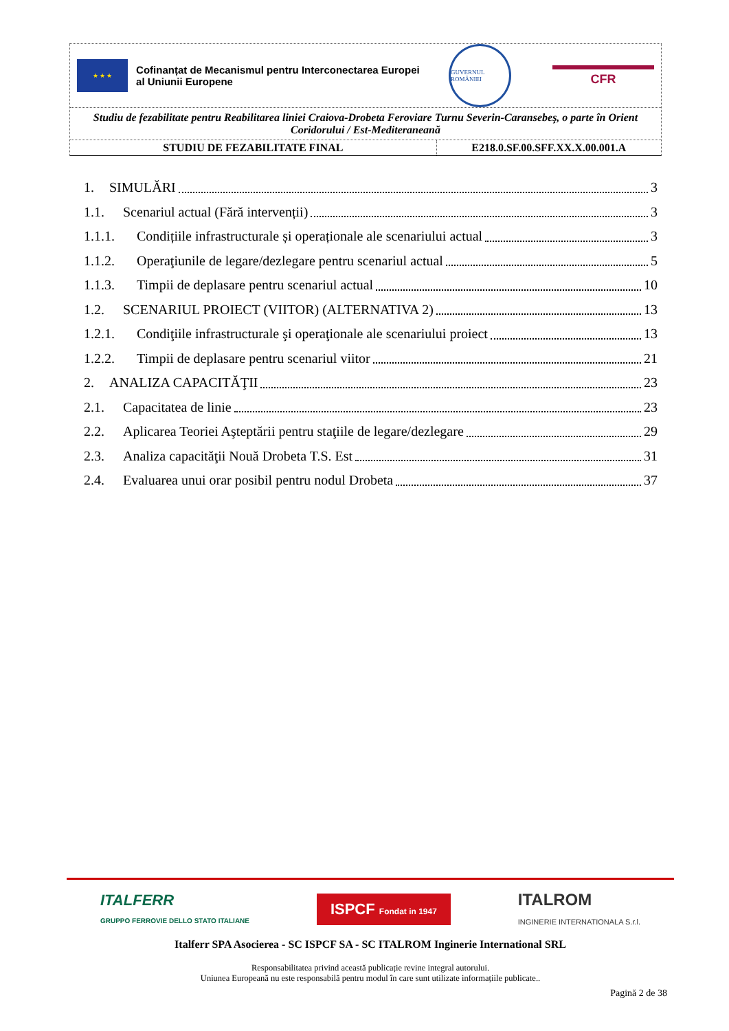★ ★ ★
Cofinanțat de Mecanismul pentru Interconectarea Europei al Uniunii Europene
GUVERNUL ROMÂNIEI
CFR
Studiu de fezabilitate pentru Reabilitarea liniei Craiova-Drobeta Feroviare Turnu Severin-Caransebeş, o parte în Orient Coridorului / Est-Mediteraneană
| STUDIU DE FEZABILITATE FINAL | E218.0.SF.00.SFF.XX.X.00.001.A |
1. SIMULĂRI 3
1.1. Scenariul actual (Fără intervenții) 3
1.1.1. Condițiile infrastructurale și operaționale ale scenariului actual 3
1.1.2. Operaţiunile de legare/dezlegare pentru scenariul actual 5
1.1.3. Timpii de deplasare pentru scenariul actual 10
1.2. SCENARIUL PROIECT (VIITOR) (ALTERNATIVA 2) 13
1.2.1. Condiţiile infrastructurale şi operaţionale ale scenariului proiect 13
1.2.2. Timpii de deplasare pentru scenariul viitor 21
2. ANALIZA CAPACITĂŢII 23
2.1. Capacitatea de linie 23
2.2. Aplicarea Teoriei Aşteptării pentru staţiile de legare/dezlegare 29
2.3. Analiza capacităţii Nouă Drobeta T.S. Est 31
2.4. Evaluarea unui orar posibil pentru nodul Drobeta 37
ITALFERR
GRUPPO FERROVIE DELLO STATO ITALIANE
ISPCF Fondat in 1947
ITALROM
INGINERIE INTERNATIONALA S.r.l.
Italferr SPA Asocierea - SC ISPCF SA - SC ITALROM Inginerie International SRL
Responsabilitatea privind această publicație revine integral autorului.
Uniunea Europeană nu este responsabilă pentru modul în care sunt utilizate informațiile publicate..
Pagină 2 de 38